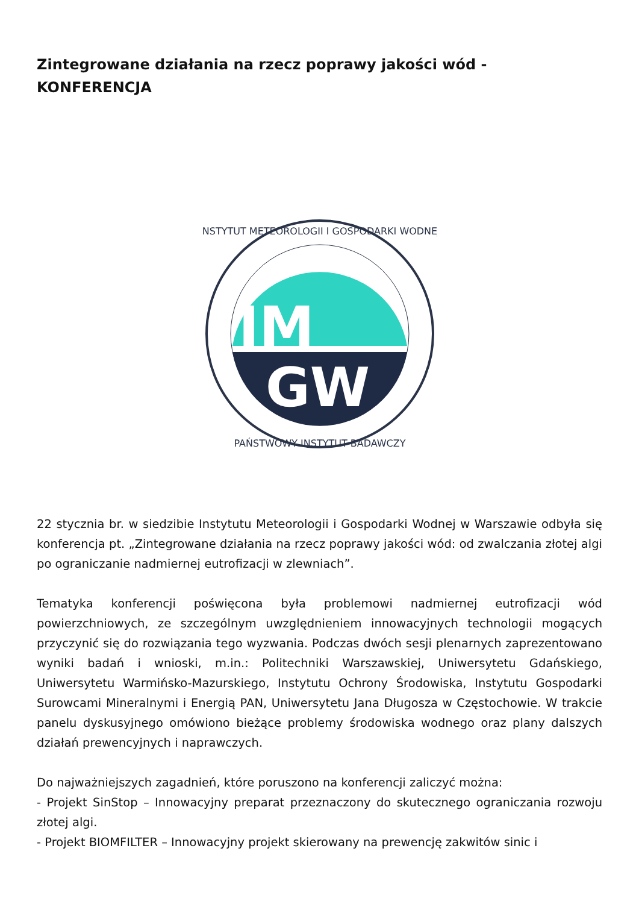Zintegrowane działania na rzecz poprawy jakości wód - KONFERENCJA
IM
GW
INSTYTUT METEOROLOGII I GOSPODARKI WODNEJ
PAŃSTWOWY INSTYTUT BADAWCZY
22 stycznia br. w siedzibie Instytutu Meteorologii i Gospodarki Wodnej w Warszawie odbyła się konferencja pt. „Zintegrowane działania na rzecz poprawy jakości wód: od zwalczania złotej algi po ograniczanie nadmiernej eutrofizacji w zlewniach”.
Tematyka konferencji poświęcona była problemowi nadmiernej eutrofizacji wód powierzchniowych, ze szczególnym uwzględnieniem innowacyjnych technologii mogących przyczynić się do rozwiązania tego wyzwania. Podczas dwóch sesji plenarnych zaprezentowano wyniki badań i wnioski, m.in.: Politechniki Warszawskiej, Uniwersytetu Gdańskiego, Uniwersytetu Warmińsko-Mazurskiego, Instytutu Ochrony Środowiska, Instytutu Gospodarki Surowcami Mineralnymi i Energią PAN, Uniwersytetu Jana Długosza w Częstochowie. W trakcie panelu dyskusyjnego omówiono bieżące problemy środowiska wodnego oraz plany dalszych działań prewencyjnych i naprawczych.
Do najważniejszych zagadnień, które poruszono na konferencji zaliczyć można:
- Projekt SinStop – Innowacyjny preparat przeznaczony do skutecznego ograniczania rozwoju złotej algi.
- Projekt BIOMFILTER – Innowacyjny projekt skierowany na prewencję zakwitów sinic i